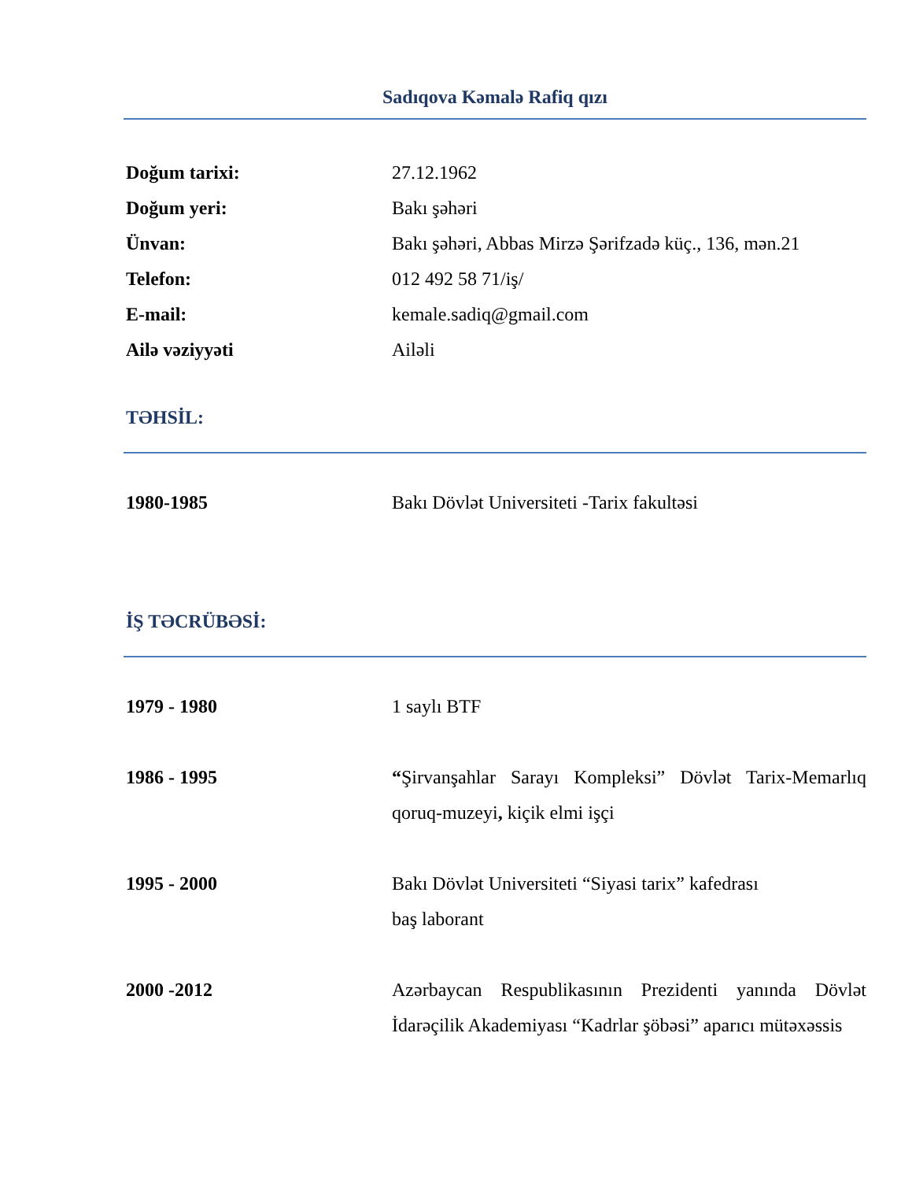Sadıqova Kəmalə Rafiq qızı
Doğum tarixi: 27.12.1962
Doğum yeri: Bakı şəhəri
Ünvan: Bakı şəhəri, Abbas Mirzə Şərifzadə küç., 136, mən.21
Telefon: 012 492 58 71/iş/
E-mail: kemale.sadiq@gmail.com
Ailə vəziyyəti Ailəli
TƏHSİL:
1980-1985 Bakı Dövlət Universiteti -Tarix fakultəsi
İŞ TƏCRÜBƏSİ:
1979 - 1980 1 saylı BTF
1986 - 1995 “Şirvanşahlar Sarayı Kompleksi” Dövlət Tarix-Memarlıq qoruq-muzeyi, kiçik elmi işçi
1995 - 2000 Bakı Dövlət Universiteti “Siyasi tarix” kafedrası
baş laborant
2000 -2012 Azərbaycan Respublikasının Prezidenti yanında Dövlət İdarəçilik Akademiyası “Kadrlar şöbəsi” aparıcı mütəxəssis